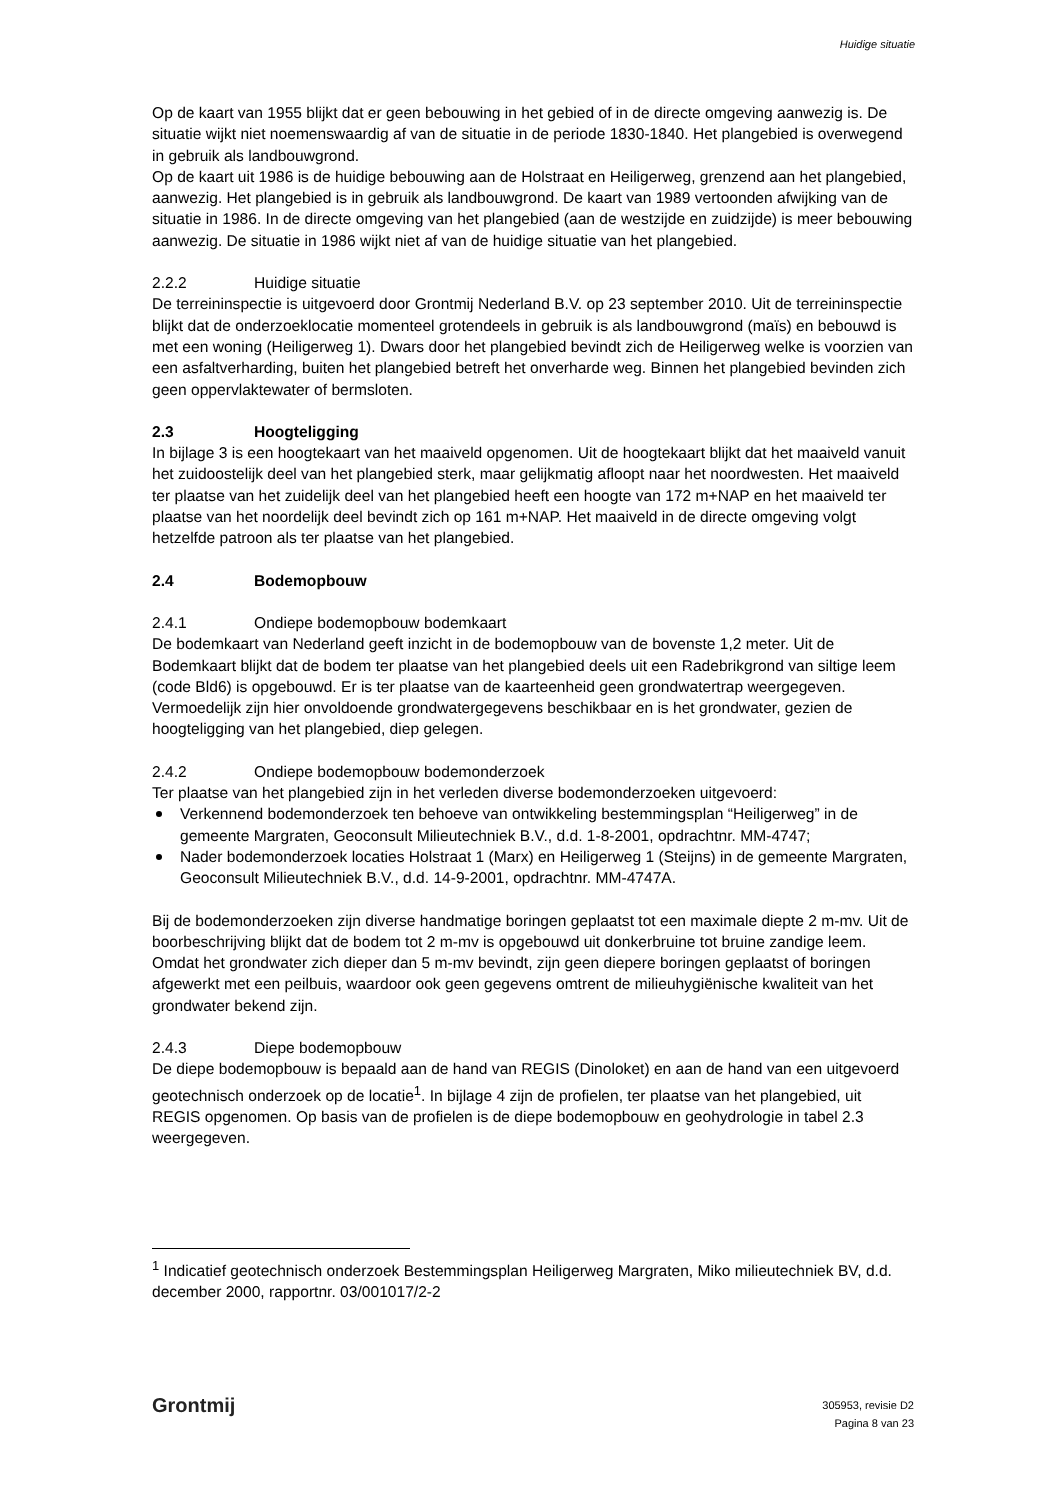Huidige situatie
Op de kaart van 1955 blijkt dat er geen bebouwing in het gebied of in de directe omgeving aanwezig is. De situatie wijkt niet noemenswaardig af van de situatie in de periode 1830-1840. Het plangebied is overwegend in gebruik als landbouwgrond.
Op de kaart uit 1986 is de huidige bebouwing aan de Holstraat en Heiligerweg, grenzend aan het plangebied, aanwezig. Het plangebied is in gebruik als landbouwgrond. De kaart van 1989 vertoonden afwijking van de situatie in 1986. In de directe omgeving van het plangebied (aan de westzijde en zuidzijde) is meer bebouwing aanwezig. De situatie in 1986 wijkt niet af van de huidige situatie van het plangebied.
2.2.2 Huidige situatie
De terreininspectie is uitgevoerd door Grontmij Nederland B.V. op 23 september 2010. Uit de terreininspectie blijkt dat de onderzoeklocatie momenteel grotendeels in gebruik is als landbouwgrond (maïs) en bebouwd is met een woning (Heiligerweg 1). Dwars door het plangebied bevindt zich de Heiligerweg welke is voorzien van een asfaltverharding, buiten het plangebied betreft het onverharde weg. Binnen het plangebied bevinden zich geen oppervlaktewater of bermsloten.
2.3 Hoogteligging
In bijlage 3 is een hoogtekaart van het maaiveld opgenomen. Uit de hoogtekaart blijkt dat het maaiveld vanuit het zuidoostelijk deel van het plangebied sterk, maar gelijkmatig afloopt naar het noordwesten. Het maaiveld ter plaatse van het zuidelijk deel van het plangebied heeft een hoogte van 172 m+NAP en het maaiveld ter plaatse van het noordelijk deel bevindt zich op 161 m+NAP. Het maaiveld in de directe omgeving volgt hetzelfde patroon als ter plaatse van het plangebied.
2.4 Bodemopbouw
2.4.1 Ondiepe bodemopbouw bodemkaart
De bodemkaart van Nederland geeft inzicht in de bodemopbouw van de bovenste 1,2 meter. Uit de Bodemkaart blijkt dat de bodem ter plaatse van het plangebied deels uit een Radebrikgrond van siltige leem (code Bld6) is opgebouwd. Er is ter plaatse van de kaarteenheid geen grondwatertrap weergegeven. Vermoedelijk zijn hier onvoldoende grondwatergegevens beschikbaar en is het grondwater, gezien de hoogteligging van het plangebied, diep gelegen.
2.4.2 Ondiepe bodemopbouw bodemonderzoek
Ter plaatse van het plangebied zijn in het verleden diverse bodemonderzoeken uitgevoerd:
Verkennend bodemonderzoek ten behoeve van ontwikkeling bestemmingsplan “Heiligerweg” in de gemeente Margraten, Geoconsult Milieutechniek B.V., d.d. 1-8-2001, opdrachtnr. MM-4747;
Nader bodemonderzoek locaties Holstraat 1 (Marx) en Heiligerweg 1 (Steijns) in de gemeente Margraten, Geoconsult Milieutechniek B.V., d.d. 14-9-2001, opdrachtnr. MM-4747A.
Bij de bodemonderzoeken zijn diverse handmatige boringen geplaatst tot een maximale diepte 2 m-mv. Uit de boorbeschrijving blijkt dat de bodem tot 2 m-mv is opgebouwd uit donkerbruine tot bruine zandige leem. Omdat het grondwater zich dieper dan 5 m-mv bevindt, zijn geen diepere boringen geplaatst of boringen afgewerkt met een peilbuis, waardoor ook geen gegevens omtrent de milieuhygiënische kwaliteit van het grondwater bekend zijn.
2.4.3 Diepe bodemopbouw
De diepe bodemopbouw is bepaald aan de hand van REGIS (Dinoloket) en aan de hand van een uitgevoerd geotechnisch onderzoek op de locatie<sup>1</sup>. In bijlage 4 zijn de profielen, ter plaatse van het plangebied, uit REGIS opgenomen. Op basis van de profielen is de diepe bodemopbouw en geohydrologie in tabel 2.3 weergegeven.
<sup>1</sup> Indicatief geotechnisch onderzoek Bestemmingsplan Heiligerweg Margraten, Miko milieutechniek BV, d.d. december 2000, rapportnr. 03/001017/2-2
Grontmij
305953, revisie D2
Pagina 8 van 23